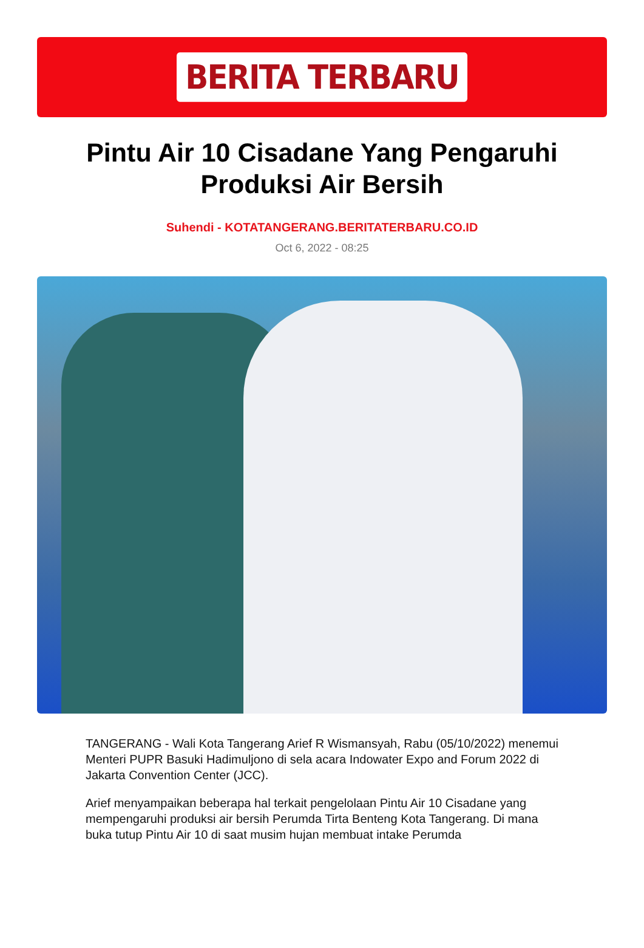BERITA TERBARU
Pintu Air 10 Cisadane Yang Pengaruhi Produksi Air Bersih
Suhendi - KOTATANGERANG.BERITATERBARU.CO.ID
Oct 6, 2022 - 08:25
TANGERANG - Wali Kota Tangerang Arief R Wismansyah, Rabu (05/10/2022) menemui Menteri PUPR Basuki Hadimuljono di sela acara Indowater Expo and Forum 2022 di Jakarta Convention Center (JCC).
Arief menyampaikan beberapa hal terkait pengelolaan Pintu Air 10 Cisadane yang mempengaruhi produksi air bersih Perumda Tirta Benteng Kota Tangerang. Di mana buka tutup Pintu Air 10 di saat musim hujan membuat intake Perumda